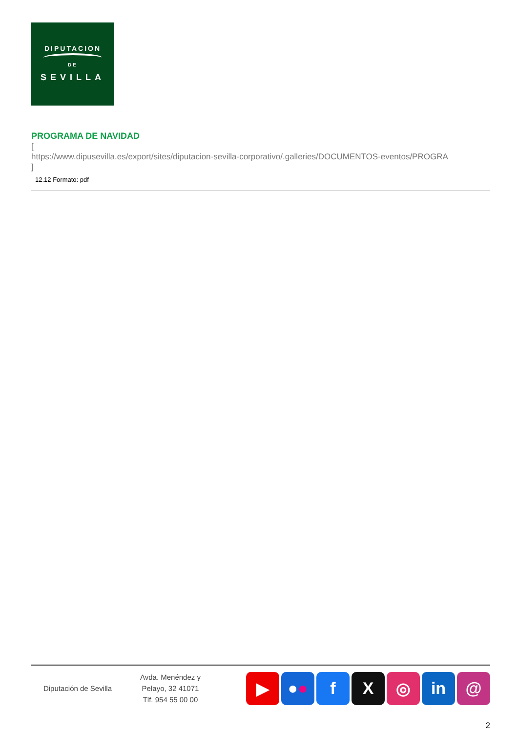DIPUTACION
DE
SEVILLA
PROGRAMA DE NAVIDAD
[
https://www.dipusevilla.es/export/sites/diputacion-sevilla-corporativo/.galleries/DOCUMENTOS-eventos/PROGRA
]
12.12 Formato: pdf
Diputación de Sevilla
Avda. Menéndez y
Pelayo, 32 41071
Tlf. 954 55 00 00
▶ ● ● f X ◎ in @
2